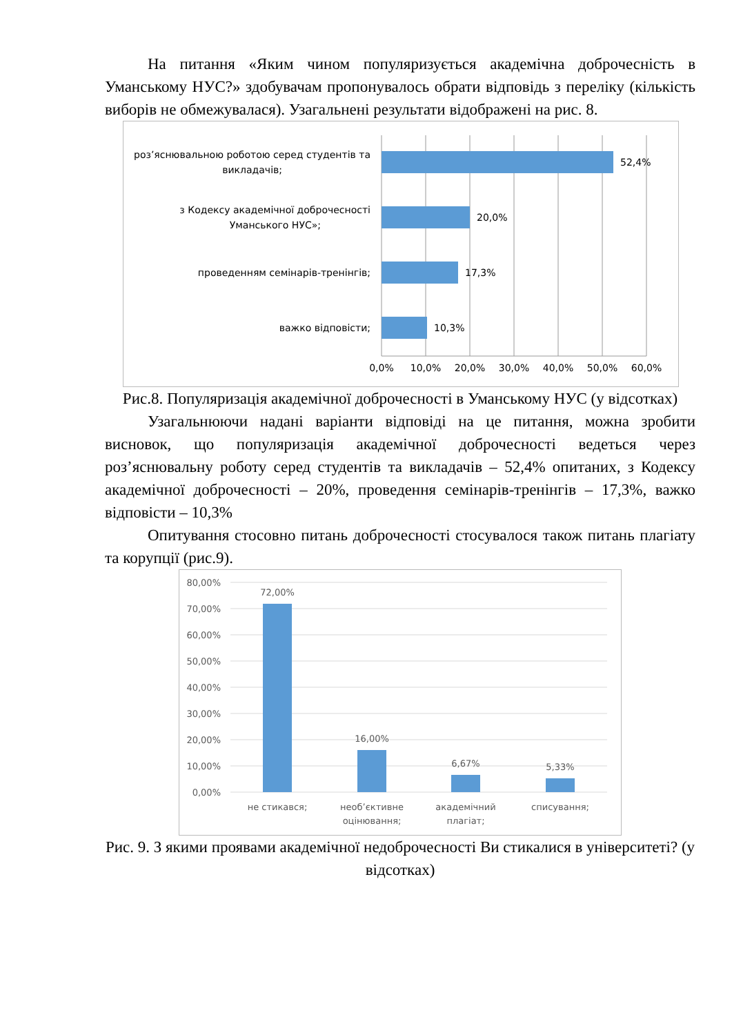На питання «Яким чином популяризується академічна доброчесність в Уманському НУС?» здобувачам пропонувалось обрати відповідь з переліку (кількість виборів не обмежувалася). Узагальнені результати відображені на рис. 8.
роз’яснювальною роботою серед студентів та
викладачів;
з Кодексу академічної доброчесності
Уманського НУС»;
проведенням семінарів-тренінгів;
важко відповісти;
52,4%
20,0%
17,3%
10,3%
0,0%
10,0%
20,0%
30,0%
40,0%
50,0%
60,0%
Рис.8. Популяризація академічної доброчесності в Уманському НУС (у відсотках)
Узагальнюючи надані варіанти відповіді на це питання, можна зробити висновок, що популяризація академічної доброчесності ведеться через роз’яснювальну роботу серед студентів та викладачів – 52,4% опитаних, з Кодексу академічної доброчесності – 20%, проведення семінарів-тренінгів – 17,3%, важко відповісти – 10,3%
Опитування стосовно питань доброчесності стосувалося також питань плагіату та корупції (рис.9).
80,00%
70,00%
60,00%
50,00%
40,00%
30,00%
20,00%
10,00%
0,00%
72,00%
16,00%
6,67%
5,33%
не стикався;
необ’єктивне
оцінювання;
академічний
плагіат;
списування;
Рис. 9. З якими проявами академічної недоброчесності Ви стикалися в університеті? (у відсотках)